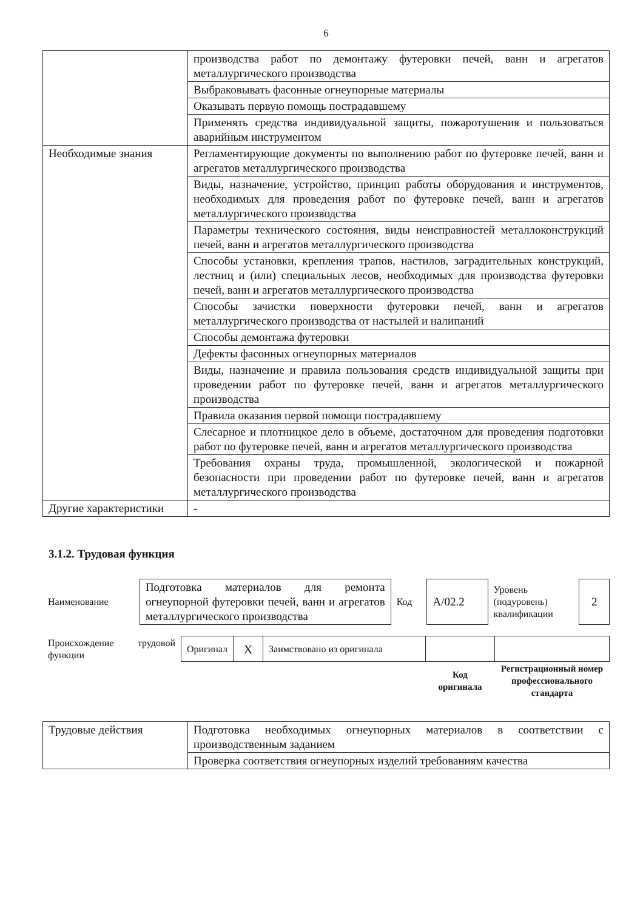6
| | производства работ по демонтажу футеровки печей, ванн и агрегатов металлургического производства |
| | Выбраковывать фасонные огнеупорные материалы |
| | Оказывать первую помощь пострадавшему |
| | Применять средства индивидуальной защиты, пожаротушения и пользоваться аварийным инструментом |
| Необходимые знания | Регламентирующие документы по выполнению работ по футеровке печей, ванн и агрегатов металлургического производства |
| | Виды, назначение, устройство, принцип работы оборудования и инструментов, необходимых для проведения работ по футеровке печей, ванн и агрегатов металлургического производства |
| | Параметры технического состояния, виды неисправностей металлоконструкций печей, ванн и агрегатов металлургического производства |
| | Способы установки, крепления трапов, настилов, заградительных конструкций, лестниц и (или) специальных лесов, необходимых для производства футеровки печей, ванн и агрегатов металлургического производства |
| | Способы зачистки поверхности футеровки печей, ванн и агрегатов металлургического производства от настылей и налипаний |
| | Способы демонтажа футеровки |
| | Дефекты фасонных огнеупорных материалов |
| | Виды, назначение и правила пользования средств индивидуальной защиты при проведении работ по футеровке печей, ванн и агрегатов металлургического производства |
| | Правила оказания первой помощи пострадавшему |
| | Слесарное и плотницкое дело в объеме, достаточном для проведения подготовки работ по футеровке печей, ванн и агрегатов металлургического производства |
| | Требования охраны труда, промышленной, экологической и пожарной безопасности при проведении работ по футеровке печей, ванн и агрегатов металлургического производства |
| Другие характеристики | - |
3.1.2. Трудовая функция
| Наименование | Подготовка материалов для ремонта огнеупорной футеровки печей, ванн и агрегатов металлургического производства | Код | А/02.2 | Уровень (подуровень) квалификации | 2 |
| Происхождение трудовой функции | Оригинал | X | Заимствовано из оригинала | | |
| | | | | Код оригинала | Регистрационный номер профессионального стандарта |
| Трудовые действия | Подготовка необходимых огнеупорных материалов в соответствии с производственным заданием |
| | Проверка соответствия огнеупорных изделий требованиям качества |